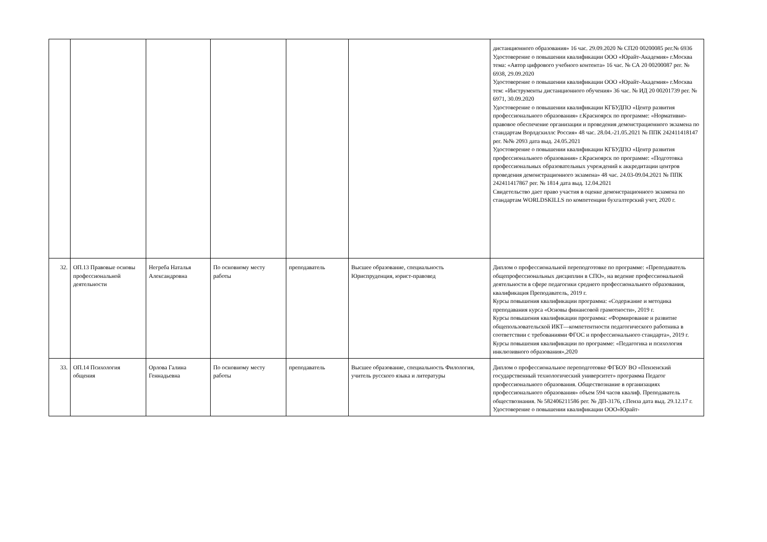| | | | | | | дистанционного образования» 16 час. 29.09.2020 № СП20 00200085 рег.№ 6936 Удостоверение о повышении квалификации ООО «Юрайт-Академия» г.Москва тема: «Автор цифрового учебного контента» 16 час. № СА 20 00200087 рег. № 6938, 29.09.2020 Удостоверение о повышении квалификации ООО «Юрайт-Академия» г.Москва тем: «Инструменты дистанционного обучения» 36 час. № ИД 20 00201739 рег. № 6971, 30.09.2020 Удостоверение о повышении квалификации КГБУДПО «Центр развития профессионального образования» г.Красноярск по программе: «Нормативно-правовое обеспечение организации и проведения демонстрационного экзамена по стандартам Ворлдскиллс Россия» 48 час. 28.04.-21.05.2021 № ППК 242411418147 рег. №№ 2093 дата выд. 24.05.2021 Удостоверение о повышении квалификации КГБУДПО «Центр развития профессионального образования» г.Красноярск по программе: «Подготовка профессиональных образовательных учреждений к аккредитации центров проведения демонстрационного экзамена» 48 час. 24.03-09.04.2021 № ППК 242411417867 рег. № 1814 дата выд. 12.04.2021 Свидетельство дает право участия в оценке демонстрационного экзамена по стандартам WORLDSKILLS по компетенции бухгалтерский учет, 2020 г. |
| 32. | ОП.13 Правовые основы профессиональной деятельности | Негреба Наталья Александровна | По основному месту работы | преподаватель | Высшее образование, специальность Юриспруденция, юрист-правовед | Диплом о профессиональной переподготовке по программе: «Преподаватель общепрофессиональных дисциплин в СПО», на ведение профессиональной деятельности в сфере педагогики среднего профессионального образования, квалификация Преподаватель, 2019 г. Курсы повышения квалификации программа: «Содержание и методика преподавания курса «Основы финансовой грамотности», 2019 г. Курсы повышения квалификации программа: «Формирование и развитие общепользовательской ИКТ—компетентности педагогического работника в соответствии с требованиями ФГОС и профессионального стандарта», 2019 г. Курсы повышения квалификации по программе: «Педагогика и психология инклюзивного образования»,2020 |
| 33. | ОП.14 Психология общения | Орлова Галина Геннадьевна | По основному месту работы | преподаватель | Высшее образование, специальность Филология, учитель русского языка и литературы | Диплом о профессиональное переподготовке ФГБОУ ВО «Пензенский государственный технологический университет» программа Педагог профессионального образования. Обществознание в организациях профессионального образования» объем 594 часов квалиф. Преподаватель обществознания. № 582406211586 рег. № ДП-3176, г.Пенза дата выд. 29.12.17 г. Удостоверение о повышении квалификации ООО«Юрайт- |